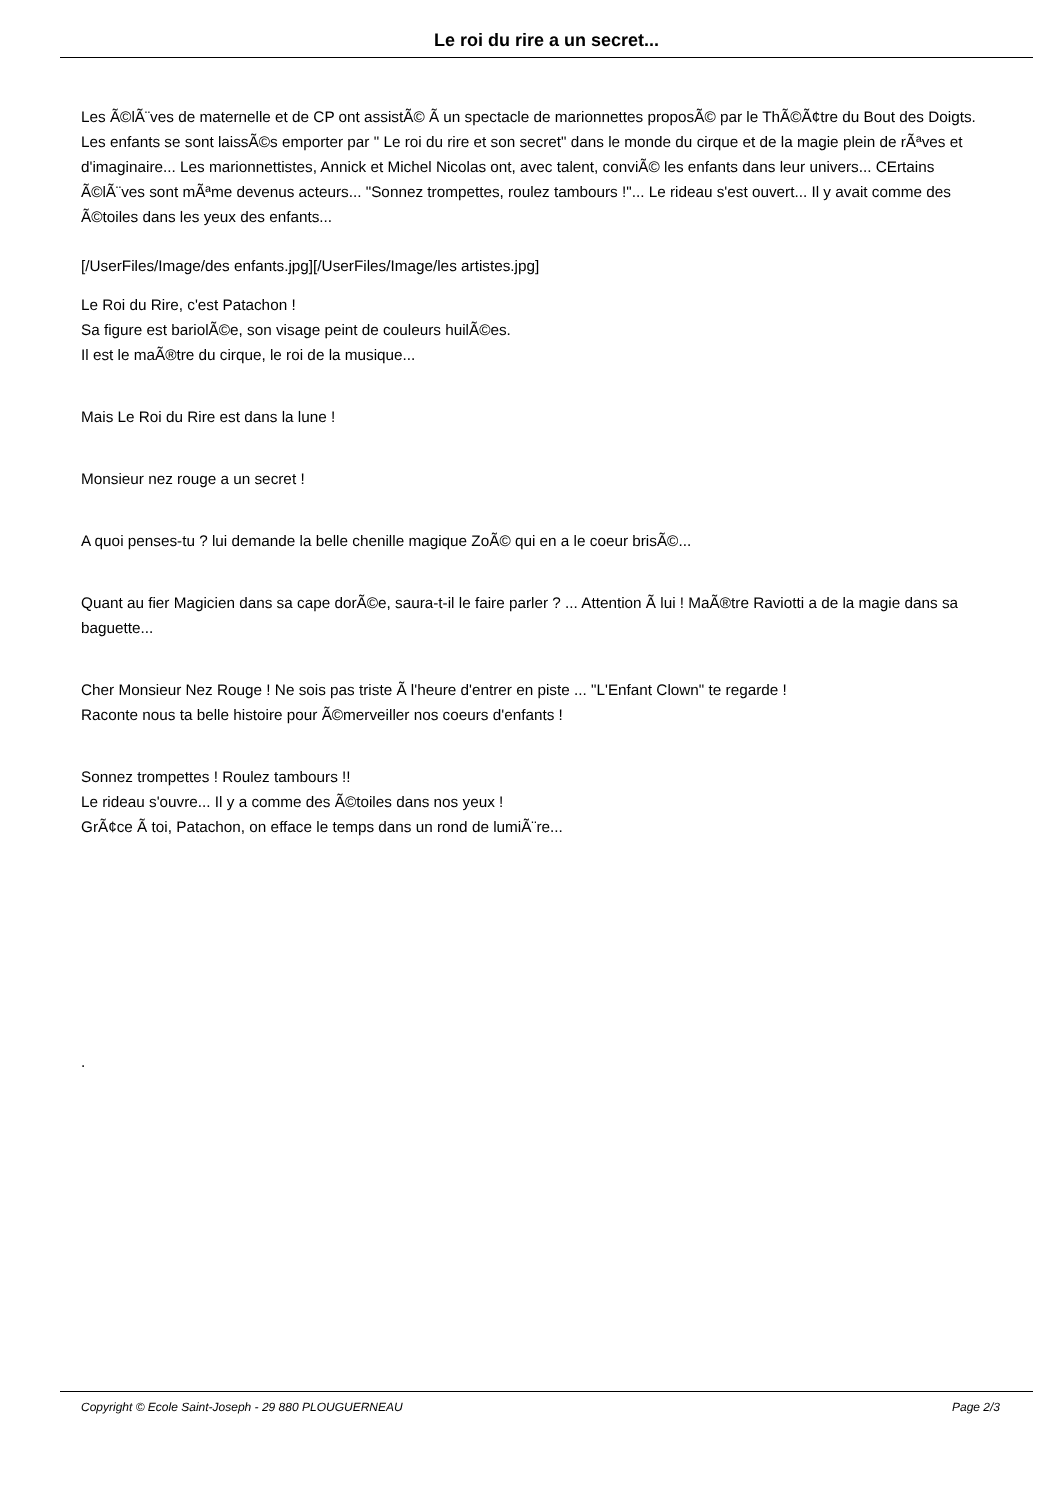Le roi du rire a un secret...
Les Ã©lÃ¨ves de maternelle et de CP ont assistÃ© Ã un spectacle de marionnettes proposÃ© par le ThÃ©Ã¢tre du Bout des Doigts. Les enfants se sont laissÃ©s emporter par " Le roi du rire et son secret" dans le monde du cirque et de la magie plein de rÃªves et d'imaginaire... Les marionnettistes, Annick et Michel Nicolas ont, avec talent, conviÃ© les enfants dans leur univers... CErtains Ã©lÃ¨ves sont mÃªme devenus acteurs... "Sonnez trompettes, roulez tambours !"... Le rideau s'est ouvert... Il y avait comme des Ã©toiles dans les yeux des enfants...
[/UserFiles/Image/des enfants.jpg][/UserFiles/Image/les artistes.jpg]
Le Roi du Rire, c'est Patachon !
Sa figure est bariolÃ©e, son visage peint de couleurs huilÃ©es.
Il est le maÃ®tre du cirque, le roi de la musique...
Mais Le Roi du Rire est dans la lune !
Monsieur nez rouge a un secret !
A quoi penses-tu ? lui demande la belle chenille magique ZoÃ© qui en a le coeur brisÃ©...
Quant au fier Magicien dans sa cape dorÃ©e, saura-t-il le faire parler ? ... Attention Ã lui ! MaÃ®tre Raviotti a de la magie dans sa baguette...
Cher Monsieur Nez Rouge ! Ne sois pas triste Ã l'heure d'entrer en piste ... "L'Enfant Clown" te regarde !
Raconte nous ta belle histoire pour Ã©merveiller nos coeurs d'enfants !
Sonnez trompettes ! Roulez tambours !!
Le rideau s'ouvre... Il y a comme des Ã©toiles dans nos yeux !
GrÃ¢ce Ã toi, Patachon, on efface le temps dans un rond de lumiÃ¨re...
.
Copyright © Ecole Saint-Joseph - 29 880 PLOUGUERNEAU Page 2/3